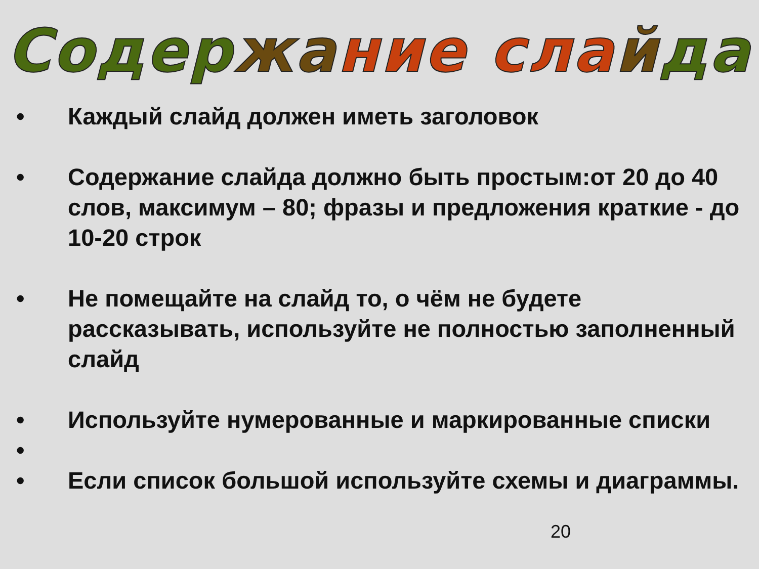Содержание слайда
• Каждый слайд должен иметь заголовок
• Содержание слайда должно быть простым:от 20 до 40 слов, максимум – 80; фразы и предложения краткие - до 10-20 строк
• Не помещайте на слайд то, о чём не будете рассказывать, используйте не полностью заполненный слайд
• Используйте нумерованные и маркированные списки
•
• Если список большой используйте схемы и диаграммы.
20